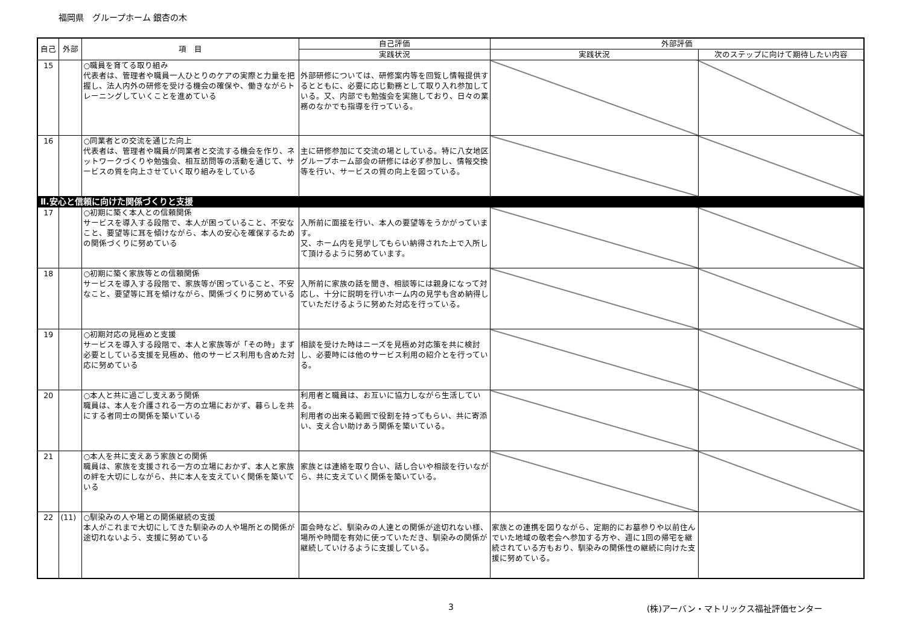福岡県　グループホーム 銀杏の木
| 自己 | 外部 | 項 目 | 自己評価 | 外部評価 | |
| --- | --- | --- | --- | --- | --- |
| | | | 実践状況 | 実践状況 | 次のステップに向けて期待したい内容 |
| 15 | | ○職員を育てる取り組み 代表者は、管理者や職員一人ひとりのケアの実際と力量を把握し、法人内外の研修を受ける機会の確保や、働きながらトレーニングしていくことを進めている | 外部研修については、研修案内等を回覧し情報提供するとともに、必要に応じ勤務として取り入れ参加している。又、内部でも勉強会を実施しており、日々の業務のなかでも指導を行っている。 | | |
| 16 | | ○同業者との交流を通じた向上 代表者は、管理者や職員が同業者と交流する機会を作り、ネットワークづくりや勉強会、相互訪問等の活動を通じて、サービスの質を向上させていく取り組みをしている | 主に研修参加にて交流の場としている。特に八女地区グループホーム部会の研修には必ず参加し、情報交換等を行い、サービスの質の向上を図っている。 | | |
| Ⅱ.安心と信頼に向けた関係づくりと支援 | | | | | |
| 17 | | ○初期に築く本人との信頼関係 サービスを導入する段階で、本人が困っていること、不安なこと、要望等に耳を傾けながら、本人の安心を確保するための関係づくりに努めている | 入所前に面接を行い、本人の要望等をうかがっています。 又、ホーム内を見学してもらい納得された上で入所して頂けるように努めています。 | | |
| 18 | | ○初期に築く家族等との信頼関係 サービスを導入する段階で、家族等が困っていること、不安なこと、要望等に耳を傾けながら、関係づくりに努めている | 入所前に家族の話を聞き、相談等には親身になって対応し、十分に説明を行いホーム内の見学も含め納得していただけるように努めた対応を行っている。 | | |
| 19 | | ○初期対応の見極めと支援 サービスを導入する段階で、本人と家族等が「その時」まず必要としている支援を見極め、他のサービス利用も含めた対応に努めている | 相談を受けた時はニーズを見極め対応策を共に検討し、必要時には他のサービス利用の紹介とを行っている。 | | |
| 20 | | ○本人と共に過ごし支えあう関係 職員は、本人を介護される一方の立場におかず、暮らしを共にする者同士の関係を築いている | 利用者と職員は、お互いに協力しながら生活している。 利用者の出来る範囲で役割を持ってもらい、共に寄添い、支え合い助けあう関係を築いている。 | | |
| 21 | | ○本人を共に支えあう家族との関係 職員は、家族を支援される一方の立場におかず、本人と家族の絆を大切にしながら、共に本人を支えていく関係を築いている | 家族とは連絡を取り合い、話し合いや相談を行いながら、共に支えていく関係を築いている。 | | |
| 22 | (11) | ○馴染みの人や場との関係継続の支援 本人がこれまで大切にしてきた馴染みの人や場所との関係が途切れないよう、支援に努めている | 面会時など、馴染みの人達との関係が途切れない様、場所や時間を有効に使っていただき、馴染みの関係が継続していけるように支援している。 | 家族との連携を図りながら、定期的にお墓参りや以前住んでいた地域の敬老会へ参加する方や、週に1回の帰宅を継続されている方もおり、馴染みの関係性の継続に向けた支援に努めている。 | |
3 (株)アーバン・マトリックス福祉評価センター